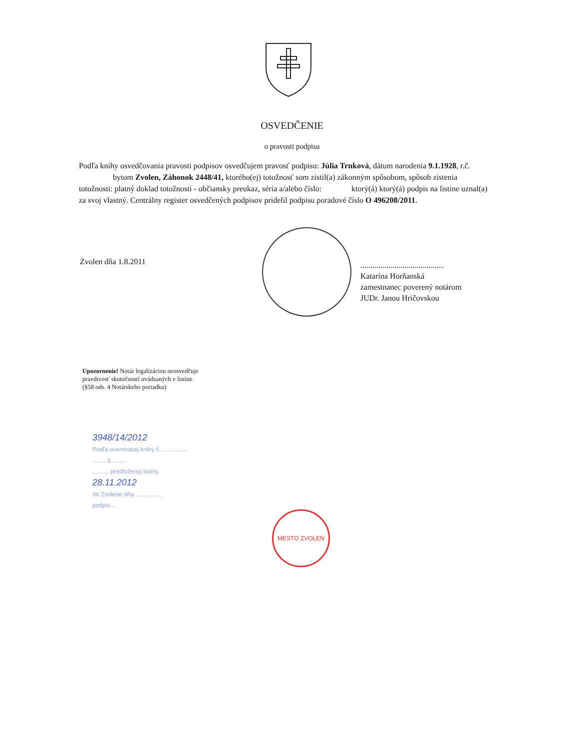OSVEDČENIE
o pravosti podpisu
Podľa knihy osvedčovania pravosti podpisov osvedčujem pravosť podpisu: Júlia Trnková, dátum narodenia 9.1.1928, r.č. bytom Zvolen, Záhonok 2448/41, ktorého(ej) totožnosť som zistil(a) zákonným spôsobom, spôsob zistenia totožnosti: platný doklad totožnosti - občiansky preukaz, séria a/alebo číslo: ktorý(á) ktorý(á) podpis na listine uznal(a) za svoj vlastný. Centrálny register osvedčených podpisov pridelil podpisu poradové číslo O 496208/2011.
Zvolen dňa 1.8.2011
..........................................
Katarína Horňanská
zamestnanec poverený notárom
JUDr. Janou Hričovskou
Upozornenie! Notár legalizáciou neosvedčuje pravdivosť skutočností uvádzaných v listine (§58 ods. 4 Notárskeho poriadku)
3948/14/2012
Podľa overovacej knihy č. ...............
........ 2 ........
.......... predloženej listiny.
28.11.2012
Vo Zvolene dňa ...............
podpis ...
MESTO ZVOLEN